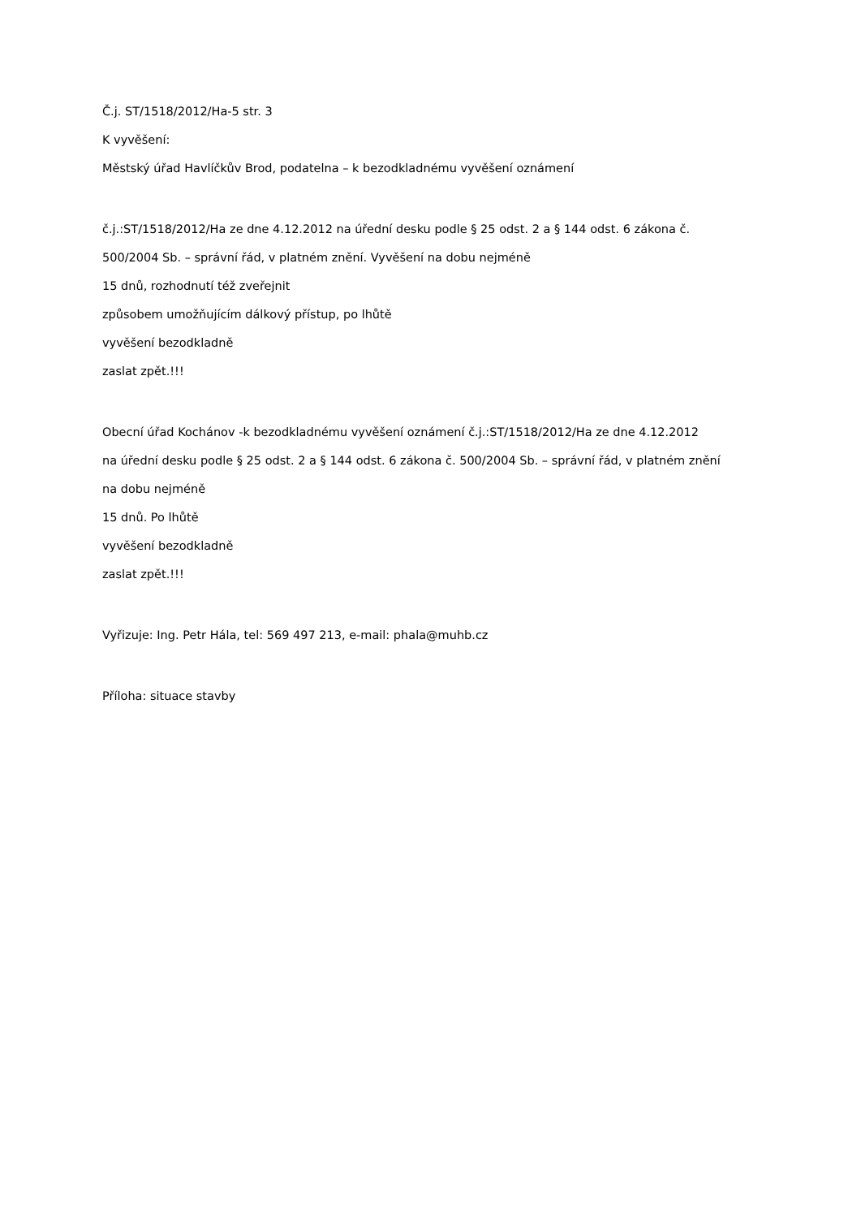Č.j. ST/1518/2012/Ha-5 str. 3
K vyvěšení:
Městský úřad Havlíčkův Brod, podatelna – k bezodkladnému vyvěšení oznámení
č.j.:ST/1518/2012/Ha ze dne 4.12.2012 na úřední desku podle § 25 odst. 2 a § 144 odst. 6 zákona č.
500/2004 Sb. – správní řád, v platném znění. Vyvěšení na dobu nejméně
15 dnů, rozhodnutí též zveřejnit
způsobem umožňujícím dálkový přístup, po lhůtě
vyvěšení bezodkladně
zaslat zpět.!!!
Obecní úřad Kochánov -k bezodkladnému vyvěšení oznámení č.j.:ST/1518/2012/Ha ze dne 4.12.2012
na úřední desku podle § 25 odst. 2 a § 144 odst. 6 zákona č. 500/2004 Sb. – správní řád, v platném znění
na dobu nejméně
15 dnů. Po lhůtě
vyvěšení bezodkladně
zaslat zpět.!!!
Vyřizuje: Ing. Petr Hála, tel: 569 497 213, e-mail: phala@muhb.cz
Příloha: situace stavby